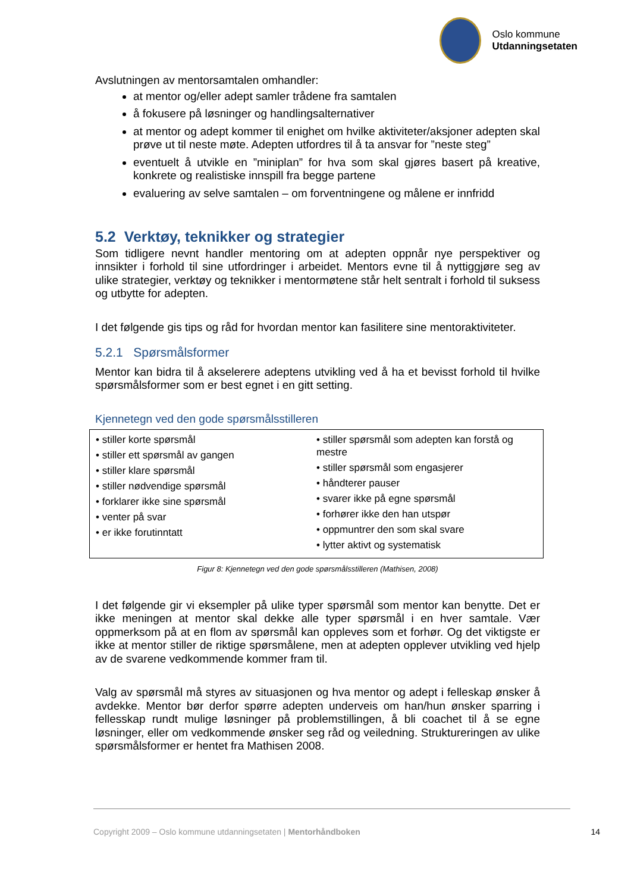Oslo kommune
Utdanningsetaten
Avslutningen av mentorsamtalen omhandler:
at mentor og/eller adept samler trådene fra samtalen
å fokusere på løsninger og handlingsalternativer
at mentor og adept kommer til enighet om hvilke aktiviteter/aksjoner adepten skal prøve ut til neste møte. Adepten utfordres til å ta ansvar for ”neste steg”
eventuelt å utvikle en ”miniplan” for hva som skal gjøres basert på kreative, konkrete og realistiske innspill fra begge partene
evaluering av selve samtalen – om forventningene og målene er innfridd
5.2 Verktøy, teknikker og strategier
Som tidligere nevnt handler mentoring om at adepten oppnår nye perspektiver og innsikter i forhold til sine utfordringer i arbeidet. Mentors evne til å nyttiggjøre seg av ulike strategier, verktøy og teknikker i mentormøtene står helt sentralt i forhold til suksess og utbytte for adepten.
I det følgende gis tips og råd for hvordan mentor kan fasilitere sine mentoraktiviteter.
5.2.1 Spørsmålsformer
Mentor kan bidra til å akselerere adeptens utvikling ved å ha et bevisst forhold til hvilke spørsmålsformer som er best egnet i en gitt setting.
Kjennetegn ved den gode spørsmålsstilleren
• stiller korte spørsmål
• stiller ett spørsmål av gangen
• stiller klare spørsmål
• stiller nødvendige spørsmål
• forklarer ikke sine spørsmål
• venter på svar
• er ikke forutinntatt
• stiller spørsmål som adepten kan forstå og mestre
• stiller spørsmål som engasjerer
• håndterer pauser
• svarer ikke på egne spørsmål
• forhører ikke den han utspør
• oppmuntrer den som skal svare
• lytter aktivt og systematisk
Figur 8: Kjennetegn ved den gode spørsmålsstilleren (Mathisen, 2008)
I det følgende gir vi eksempler på ulike typer spørsmål som mentor kan benytte. Det er ikke meningen at mentor skal dekke alle typer spørsmål i en hver samtale. Vær oppmerksom på at en flom av spørsmål kan oppleves som et forhør. Og det viktigste er ikke at mentor stiller de riktige spørsmålene, men at adepten opplever utvikling ved hjelp av de svarene vedkommende kommer fram til.
Valg av spørsmål må styres av situasjonen og hva mentor og adept i felleskap ønsker å avdekke. Mentor bør derfor spørre adepten underveis om han/hun ønsker sparring i fellesskap rundt mulige løsninger på problemstillingen, å bli coachet til å se egne løsninger, eller om vedkommende ønsker seg råd og veiledning. Struktureringen av ulike spørsmålsformer er hentet fra Mathisen 2008.
Copyright 2009 – Oslo kommune utdanningsetaten | Mentorhåndboken 14